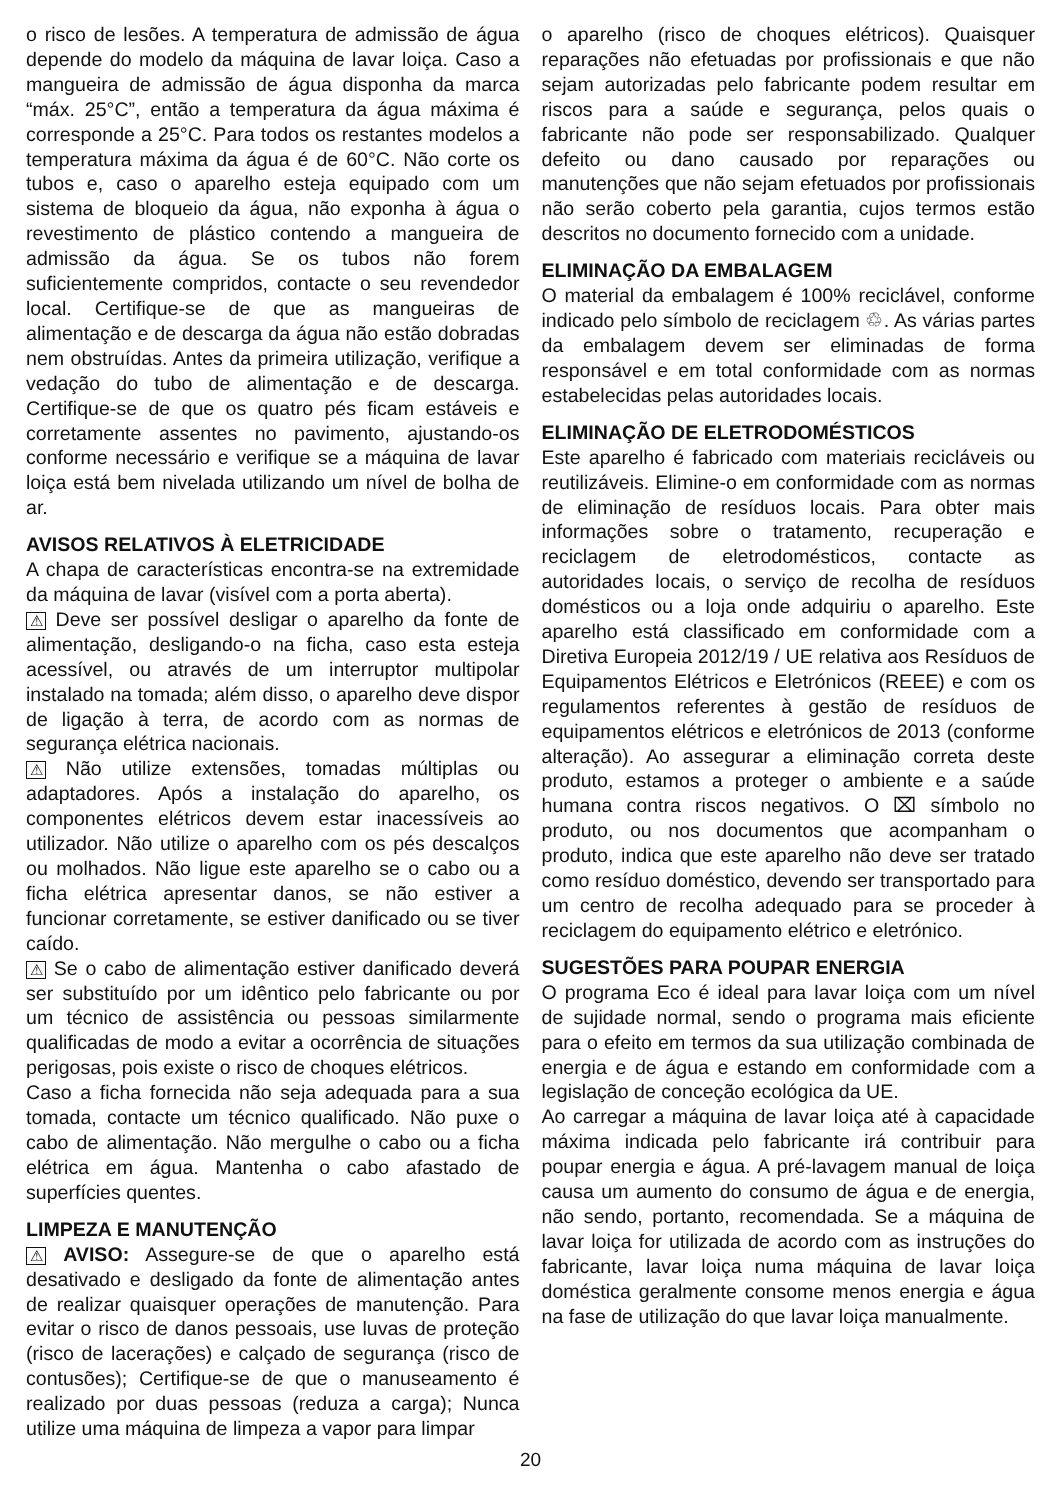o risco de lesões. A temperatura de admissão de água depende do modelo da máquina de lavar loiça. Caso a mangueira de admissão de água disponha da marca “máx. 25°C”, então a temperatura da água máxima é corresponde a 25°C. Para todos os restantes modelos a temperatura máxima da água é de 60°C. Não corte os tubos e, caso o aparelho esteja equipado com um sistema de bloqueio da água, não exponha à água o revestimento de plástico contendo a mangueira de admissão da água. Se os tubos não forem suficientemente compridos, contacte o seu revendedor local. Certifique-se de que as mangueiras de alimentação e de descarga da água não estão dobradas nem obstruídas. Antes da primeira utilização, verifique a vedação do tubo de alimentação e de descarga. Certifique-se de que os quatro pés ficam estáveis e corretamente assentes no pavimento, ajustando-os conforme necessário e verifique se a máquina de lavar loiça está bem nivelada utilizando um nível de bolha de ar.
AVISOS RELATIVOS À ELETRICIDADE
A chapa de características encontra-se na extremidade da máquina de lavar (visível com a porta aberta).
⚠ Deve ser possível desligar o aparelho da fonte de alimentação, desligando-o na ficha, caso esta esteja acessível, ou através de um interruptor multipolar instalado na tomada; além disso, o aparelho deve dispor de ligação à terra, de acordo com as normas de segurança elétrica nacionais.
⚠ Não utilize extensões, tomadas múltiplas ou adaptadores. Após a instalação do aparelho, os componentes elétricos devem estar inacessíveis ao utilizador. Não utilize o aparelho com os pés descalços ou molhados. Não ligue este aparelho se o cabo ou a ficha elétrica apresentar danos, se não estiver a funcionar corretamente, se estiver danificado ou se tiver caído.
⚠ Se o cabo de alimentação estiver danificado deverá ser substituído por um idêntico pelo fabricante ou por um técnico de assistência ou pessoas similarmente qualificadas de modo a evitar a ocorrência de situações perigosas, pois existe o risco de choques elétricos.
Caso a ficha fornecida não seja adequada para a sua tomada, contacte um técnico qualificado. Não puxe o cabo de alimentação. Não mergulhe o cabo ou a ficha elétrica em água. Mantenha o cabo afastado de superfícies quentes.
LIMPEZA E MANUTENÇÃO
⚠ AVISO: Assegure-se de que o aparelho está desativado e desligado da fonte de alimentação antes de realizar quaisquer operações de manutenção. Para evitar o risco de danos pessoais, use luvas de proteção (risco de lacerações) e calçado de segurança (risco de contusões); Certifique-se de que o manuseamento é realizado por duas pessoas (reduza a carga); Nunca utilize uma máquina de limpeza a vapor para limpar
o aparelho (risco de choques elétricos). Quaisquer reparações não efetuadas por profissionais e que não sejam autorizadas pelo fabricante podem resultar em riscos para a saúde e segurança, pelos quais o fabricante não pode ser responsabilizado. Qualquer defeito ou dano causado por reparações ou manutenções que não sejam efetuados por profissionais não serão coberto pela garantia, cujos termos estão descritos no documento fornecido com a unidade.
ELIMINAÇÃO DA EMBALAGEM
O material da embalagem é 100% reciclável, conforme indicado pelo símbolo de reciclagem ♲. As várias partes da embalagem devem ser eliminadas de forma responsável e em total conformidade com as normas estabelecidas pelas autoridades locais.
ELIMINAÇÃO DE ELETRODOMÉSTICOS
Este aparelho é fabricado com materiais recicláveis ou reutilizáveis. Elimine-o em conformidade com as normas de eliminação de resíduos locais. Para obter mais informações sobre o tratamento, recuperação e reciclagem de eletrodomésticos, contacte as autoridades locais, o serviço de recolha de resíduos domésticos ou a loja onde adquiriu o aparelho. Este aparelho está classificado em conformidade com a Diretiva Europeia 2012/19 / UE relativa aos Resíduos de Equipamentos Elétricos e Eletrónicos (REEE) e com os regulamentos referentes à gestão de resíduos de equipamentos elétricos e eletrónicos de 2013 (conforme alteração). Ao assegurar a eliminação correta deste produto, estamos a proteger o ambiente e a saúde humana contra riscos negativos. O ⌧ símbolo no produto, ou nos documentos que acompanham o produto, indica que este aparelho não deve ser tratado como resíduo doméstico, devendo ser transportado para um centro de recolha adequado para se proceder à reciclagem do equipamento elétrico e eletrónico.
SUGESTÕES PARA POUPAR ENERGIA
O programa Eco é ideal para lavar loiça com um nível de sujidade normal, sendo o programa mais eficiente para o efeito em termos da sua utilização combinada de energia e de água e estando em conformidade com a legislação de conceção ecológica da UE.
Ao carregar a máquina de lavar loiça até à capacidade máxima indicada pelo fabricante irá contribuir para poupar energia e água. A pré-lavagem manual de loiça causa um aumento do consumo de água e de energia, não sendo, portanto, recomendada. Se a máquina de lavar loiça for utilizada de acordo com as instruções do fabricante, lavar loiça numa máquina de lavar loiça doméstica geralmente consome menos energia e água na fase de utilização do que lavar loiça manualmente.
20